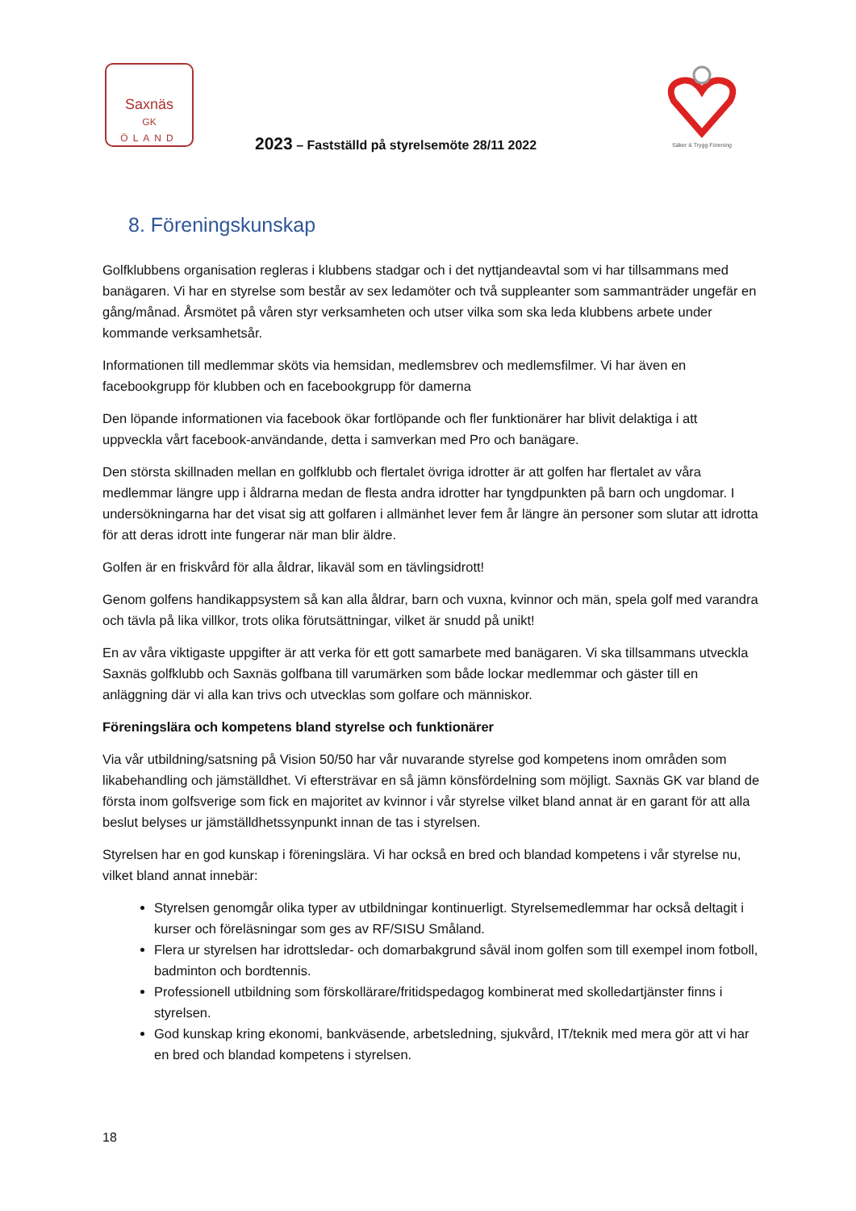Saxnäs
GK
ÖLAND
2023 – Fastställd på styrelsemöte 28/11 2022
Säker & Trygg Förening
8. Föreningskunskap
Golfklubbens organisation regleras i klubbens stadgar och i det nyttjandeavtal som vi har tillsammans med banägaren. Vi har en styrelse som består av sex ledamöter och två suppleanter som sammanträder ungefär en gång/månad. Årsmötet på våren styr verksamheten och utser vilka som ska leda klubbens arbete under kommande verksamhetsår.
Informationen till medlemmar sköts via hemsidan, medlemsbrev och medlemsfilmer. Vi har även en facebookgrupp för klubben och en facebookgrupp för damerna
Den löpande informationen via facebook ökar fortlöpande och fler funktionärer har blivit delaktiga i att uppveckla vårt facebook-användande, detta i samverkan med Pro och banägare.
Den största skillnaden mellan en golfklubb och flertalet övriga idrotter är att golfen har flertalet av våra medlemmar längre upp i åldrarna medan de flesta andra idrotter har tyngdpunkten på barn och ungdomar. I undersökningarna har det visat sig att golfaren i allmänhet lever fem år längre än personer som slutar att idrotta för att deras idrott inte fungerar när man blir äldre.
Golfen är en friskvård för alla åldrar, likaväl som en tävlingsidrott!
Genom golfens handikappsystem så kan alla åldrar, barn och vuxna, kvinnor och män, spela golf med varandra och tävla på lika villkor, trots olika förutsättningar, vilket är snudd på unikt!
En av våra viktigaste uppgifter är att verka för ett gott samarbete med banägaren. Vi ska tillsammans utveckla Saxnäs golfklubb och Saxnäs golfbana till varumärken som både lockar medlemmar och gäster till en anläggning där vi alla kan trivs och utvecklas som golfare och människor.
Föreningslära och kompetens bland styrelse och funktionärer
Via vår utbildning/satsning på Vision 50/50 har vår nuvarande styrelse god kompetens inom områden som likabehandling och jämställdhet. Vi eftersträvar en så jämn könsfördelning som möjligt. Saxnäs GK var bland de första inom golfsverige som fick en majoritet av kvinnor i vår styrelse vilket bland annat är en garant för att alla beslut belyses ur jämställdhetssynpunkt innan de tas i styrelsen.
Styrelsen har en god kunskap i föreningslära. Vi har också en bred och blandad kompetens i vår styrelse nu, vilket bland annat innebär:
Styrelsen genomgår olika typer av utbildningar kontinuerligt. Styrelsemedlemmar har också deltagit i kurser och föreläsningar som ges av RF/SISU Småland.
Flera ur styrelsen har idrottsledar- och domarbakgrund såväl inom golfen som till exempel inom fotboll, badminton och bordtennis.
Professionell utbildning som förskollärare/fritidspedagog kombinerat med skolledartjänster finns i styrelsen.
God kunskap kring ekonomi, bankväsende, arbetsledning, sjukvård, IT/teknik med mera gör att vi har en bred och blandad kompetens i styrelsen.
18